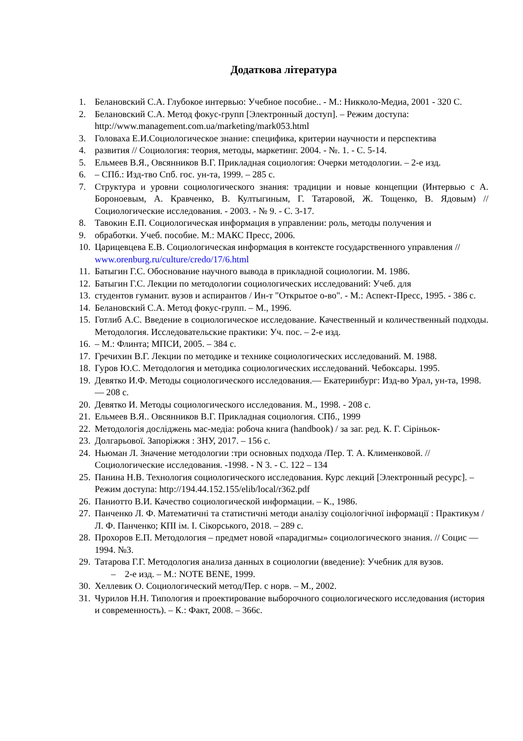Додаткова література
1. Белановский С.А. Глубокое интервью: Учебное пособие.. - М.: Никколо-Медиа, 2001 - 320 С.
2. Белановский С.А. Метод фокус-групп [Электронный доступ]. – Режим доступа: http://www.management.com.ua/marketing/mark053.html
3. Головаха Е.И.Социологическое знание: специфика, критерии научности и перспектива
4. развития // Социология: теория, методы, маркетинг. 2004. - №. 1. - С. 5-14.
5. Ельмеев В.Я., Овсянников В.Г. Прикладная социология: Очерки методологии. – 2-е изд.
6. – СПб.: Изд-тво Спб. гос. ун-та, 1999. – 285 с.
7. Структура и уровни социологического знания: традиции и новые концепции (Интервью с А. Бороноевым, А. Кравченко, В. Култыгиным, Г. Татаровой, Ж. Тощенко, В. Ядовым) // Социологические исследования. - 2003. - № 9. - С. 3-17.
8. Тавокин Е.П. Социологическая информация в управлении: роль, методы получения и
9. обработки. Учеб. пособие. М.: МАКС Пресс, 2006.
10. Царицевцева Е.В. Социологическая информация в контексте государственного управления // www.orenburg.ru/culture/credo/17/6.html
11. Батыгин Г.С. Обоснование научного вывода в прикладной социологии. М. 1986.
12. Батыгин Г.С. Лекции по методологии социологических исследований: Учеб. для
13. студентов гуманит. вузов и аспирантов / Ин-т "Открытое о-во". - М.: Аспект-Пресс, 1995. - 386 с.
14. Белановский С.А. Метод фокус-групп. – М., 1996.
15. Готлиб А.С. Введение в социологическое исследование. Качественный и количественный подходы. Методология. Исследовательские практики: Уч. пос. – 2-е изд.
16. – М.: Флинта; МПСИ, 2005. – 384 с.
17. Гречихин В.Г. Лекции по методике и технике социологических исследований. М. 1988.
18. Гуров Ю.С. Методология и методика социологических исследований. Чебоксары. 1995.
19. Девятко И.Ф. Методы социологического исследования.— Екатеринбург: Изд-во Урал, ун-та, 1998.— 208 с.
20. Девятко И. Методы социологического исследования. М., 1998. - 208 с.
21. Ельмеев В.Я.. Овсянников В.Г. Прикладная социология. СПб., 1999
22. Методологія досліджень мас-медіа: робоча книга (handbook) / за заг. ред. К. Г. Сіріньок-
23. Долгарьової. Запоріжжя : ЗНУ, 2017. – 156 с.
24. Ньюман Л. Значение методологии :три основных подхода /Пер. Т. А. Клименковой. //Социологические исследования. -1998. - N 3. - С. 122 – 134
25. Панина Н.В. Технология социологического исследования. Курс лекций [Электронный ресурс]. – Режим доступа: http://194.44.152.155/elib/local/r362.pdf
26. Паниотто В.И. Качество социологической информации. – К., 1986.
27. Панченко Л. Ф. Математичні та статистичні методи аналізу соціологічної інформації : Практикум / Л. Ф. Панченко; КПІ ім. І. Сікорського, 2018. – 289 с.
28. Прохоров Е.П. Методология – предмет новой «парадигмы» социологического знания. // Социс — 1994. №3.
29. Татарова Г.Г. Методология анализа данных в социологии (введение): Учебник для вузов.
– 2-е изд. – М.: NOTE BENE, 1999.
30. Хеллевик О. Социологический метод/Пер. с норв. – М., 2002.
31. Чурилов Н.Н. Типология и проектирование выборочного социологического исследования (история и современность). – К.: Факт, 2008. – 366с.